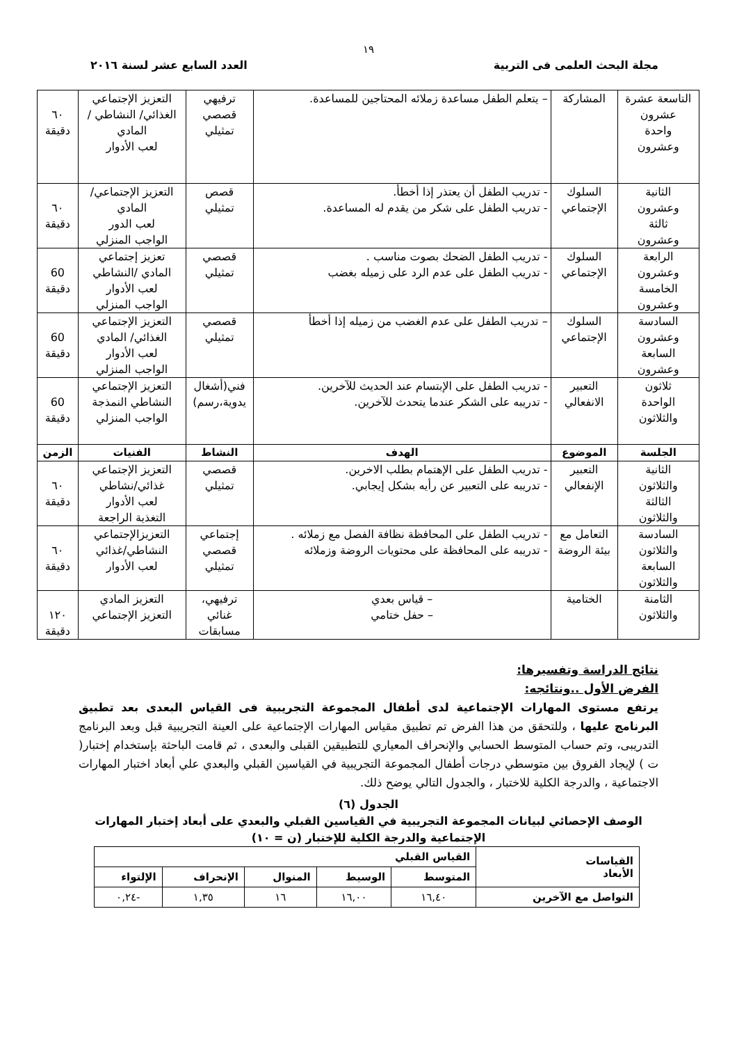١٩
مجلة البحث العلمى فى التربية العدد السابع عشر لسنة ٢٠١٦
| التاسعة عشرة عشرون واحدة وعشرون | المشاركة | – يتعلم الطفل مساعدة زملائه المحتاجين للمساعدة. | ترفيهي قصصي تمثيلي | التعزيز الإجتماعي الغذائي/ النشاطي / المادي لعب الأدوار | ٦٠ دقيقة |
| الثانية وعشرون ثالثة وعشرون | السلوك الإجتماعي | - تدريب الطفل أن يعتذر إذا أخطأ. - تدريب الطفل على شكر من يقدم له المساعدة. | قصص تمثيلي | التعزيز الإجتماعي/ المادي لعب الدور الواجب المنزلي | ٦٠ دقيقة |
| الرابعة وعشرون الخامسة وعشرون | السلوك الإجتماعي | - تدريب الطفل الضحك بصوت مناسب . - تدريب الطفل على عدم الرد على زميله بغضب | قصصي تمثيلي | تعزيز إجتماعي المادي /النشاطي لعب الأدوار الواجب المنزلي | 60 دقيقة |
| السادسة وعشرون السابعة وعشرون | السلوك الإجتماعي | – تدريب الطفل على عدم الغضب من زميله إذا أخطأ | قصصي تمثيلي | التعزيز الإجتماعي الغذائي/ المادي لعب الأدوار الواجب المنزلي | 60 دقيقة |
| ثلاثون الواحدة والثلاثون | التعبير الانفعالي | - تدريب الطفل على الإبتسام عند الحديث للآخرين. - تدريبه على الشكر عندما يتحدث للآخرين. | فني(أشغال يدوية،رسم) | التعزيز الإجتماعي النشاطي النمذجة الواجب المنزلي | 60 دقيقة |
| الجلسة | الموضوع | الهدف | النشاط | الفنيات | الزمن |
| الثانية والثلاثون الثالثة والثلاثون | التعبير الإنفعالي | - تدريب الطفل على الإهتمام بطلب الاخرين. - تدريبه على التعبير عن رأيه بشكل إيجابي. | قصصي تمثيلي | التعزيز الإجتماعي غذائي/نشاطي لعب الأدوار التغذية الراجعة | ٦٠ دقيقة |
| السادسة والثلاثون السابعة والثلاثون | التعامل مع بيئة الروضة | - تدريب الطفل على المحافظة نظافة الفصل مع زملائه . - تدريبه على المحافظة على محتويات الروضة وزملائه | إجتماعي قصصي تمثيلي | التعزيزالإجتماعي النشاطي/غذائي لعب الأدوار | ٦٠ دقيقة |
| الثامنة والثلاثون | الختامية | – قياس بعدي – حفل ختامي | ترفيهي، غنائي مسابقات | التعزيز المادي التعزيز الإجتماعي | ١٢٠ دقيقة |
نتائج الدراسة وتفسيرها:
الفرض الأول ..ونتائجه:
يرتفع مستوى المهارات الإجتماعية لدى أطفال المجموعة التجريبية فى القياس البعدى بعد تطبيق البرنامج عليها ، وللتحقق من هذا الفرض تم تطبيق مقياس المهارات الإجتماعية على العينة التجريبية قبل وبعد البرنامج التدريبى، وتم حساب المتوسط الحسابي والإنحراف المعياري للتطبيقين القبلى والبعدى ، ثم قامت الباحثة بإستخدام إختبار( ت ) لإيجاد الفروق بين متوسطي درجات أطفال المجموعة التجريبية في القياسين القبلي والبعدي علي أبعاد اختبار المهارات الاجتماعية ، والدرجة الكلية للاختبار ، والجدول التالي يوضح ذلك.
الجدول (٦)
الوصف الإحصائي لبيانات المجموعة التجريبية في القياسين القبلي والبعدي على أبعاد إختبار المهارات الإجتماعية والدرجة الكلية للإختبار (ن = ١٠)
| القياسات الأبعاد | القياس القبلي | | | | |
| --- | --- | --- | --- | --- | --- |
| | المتوسط | الوسيط | المنوال | الإنحراف | الإلتواء |
| التواصل مع الآخرين | ١٦,٤٠ | ١٦,٠٠ | ١٦ | ١,٣٥ | -٠,٢٤ |